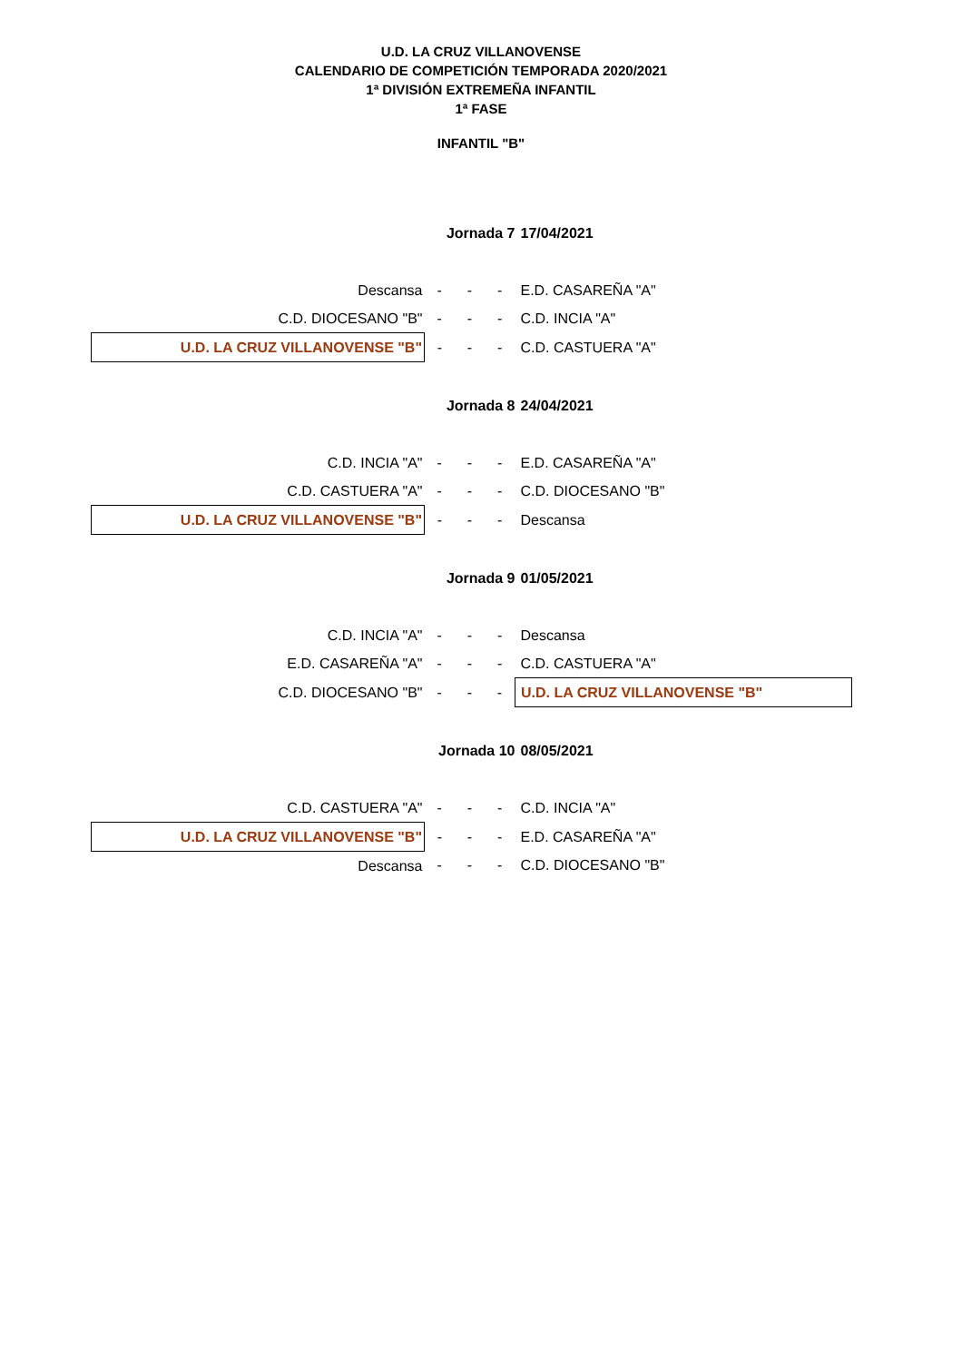U.D. LA CRUZ VILLANOVENSE
CALENDARIO DE COMPETICIÓN TEMPORADA 2020/2021
1ª DIVISIÓN EXTREMEÑA INFANTIL
1ª FASE
INFANTIL "B"
| | Jornada 7 | | | 17/04/2021 |
| Descansa | - | - | - | E.D. CASAREÑA "A" |
| C.D. DIOCESANO "B" | - | - | - | C.D. INCIA "A" |
| U.D. LA CRUZ VILLANOVENSE "B" | - | - | - | C.D. CASTUERA "A" |
| | Jornada 8 | | | 24/04/2021 |
| C.D. INCIA "A" | - | - | - | E.D. CASAREÑA "A" |
| C.D. CASTUERA "A" | - | - | - | C.D. DIOCESANO "B" |
| U.D. LA CRUZ VILLANOVENSE "B" | - | - | - | Descansa |
| | Jornada 9 | | | 01/05/2021 |
| C.D. INCIA "A" | - | - | - | Descansa |
| E.D. CASAREÑA "A" | - | - | - | C.D. CASTUERA "A" |
| C.D. DIOCESANO "B" | - | - | - | U.D. LA CRUZ VILLANOVENSE "B" |
| | Jornada 10 | | | 08/05/2021 |
| C.D. CASTUERA "A" | - | - | - | C.D. INCIA "A" |
| U.D. LA CRUZ VILLANOVENSE "B" | - | - | - | E.D. CASAREÑA "A" |
| Descansa | - | - | - | C.D. DIOCESANO "B" |